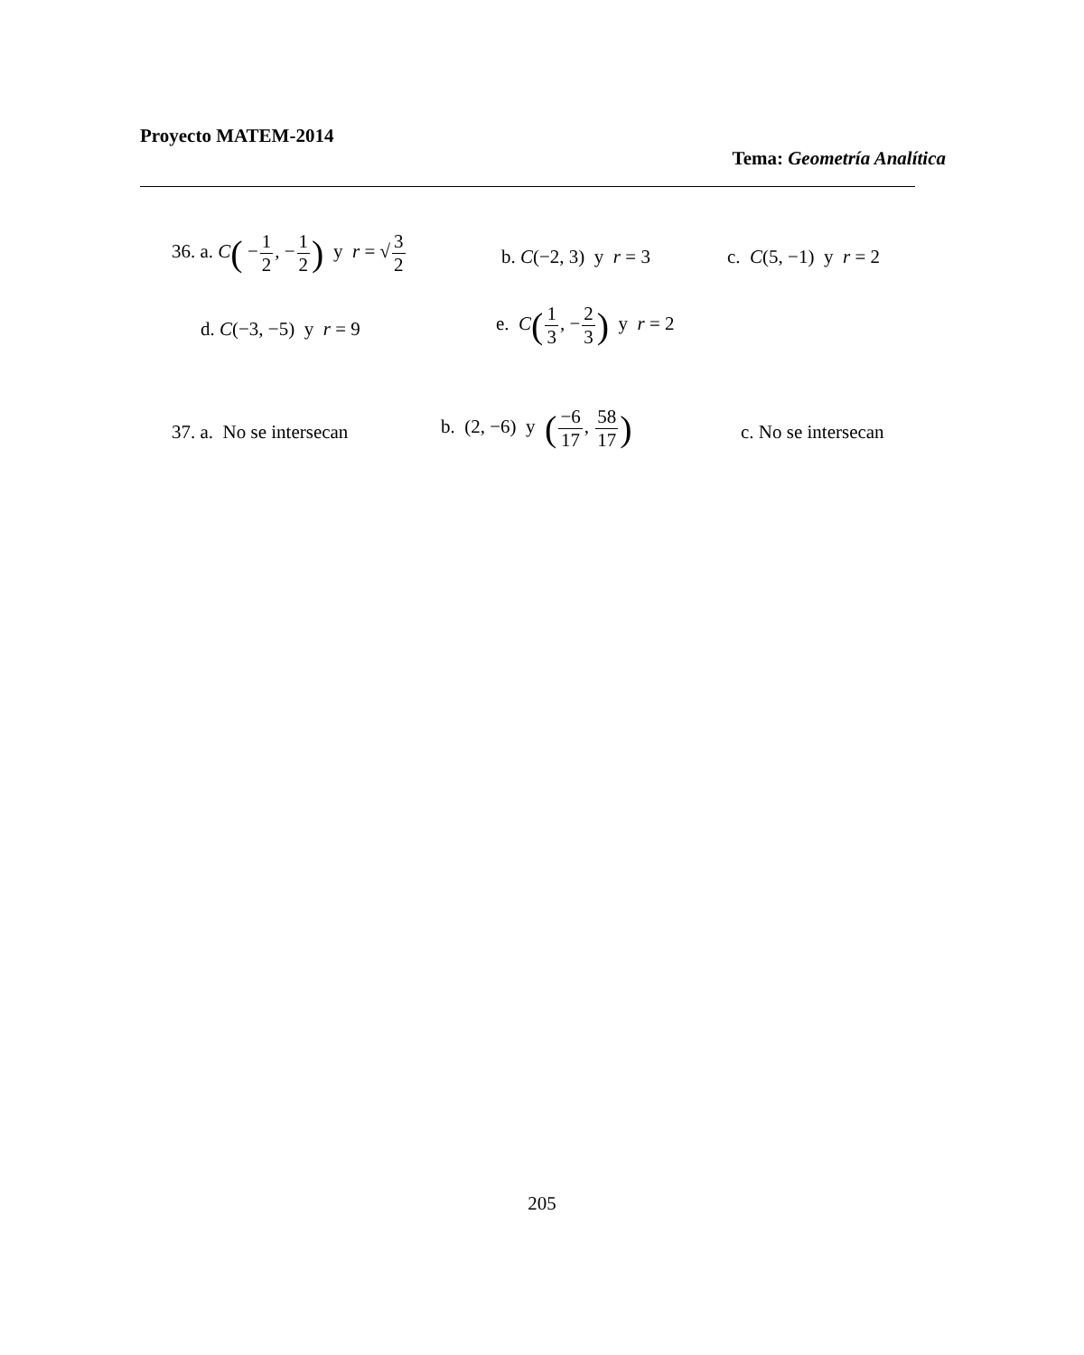Proyecto MATEM-2014
Tema: Geometría Analítica
36. a. C( −1 2, −1 2) y r = √3 2
b. C(−2, 3) y r = 3 c. C(5, −1) y r = 2
d. C(−3, −5) y r = 9
e. C(1 3, −2 3) y r = 2
37. a. No se intersecan
b. (2, −6) y (−6 17, 58 17)
c. No se intersecan
205